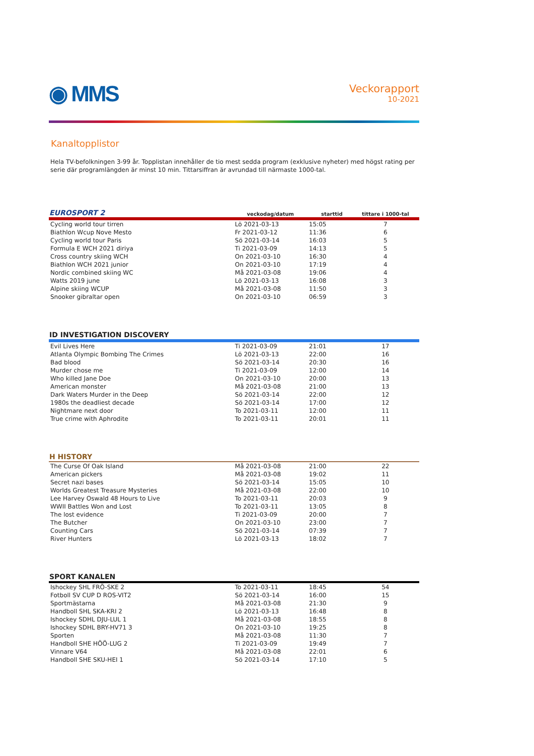◉ MMS
Veckorapport
10-2021
Kanaltopplistor
Hela TV-befolkningen 3-99 år. Topplistan innehåller de tio mest sedda program (exklusive nyheter) med högst rating per serie där programlängden är minst 10 min. Tittarsiffran är avrundad till närmaste 1000-tal.
| EUROSPORT 2 | veckodag/datum | starttid | tittare i 1000-tal | |
| --- | --- | --- | --- | --- |
| Cycling world tour tirren | Lö 2021-03-13 | 15:05 | 7 | |
| Biathlon Wcup Nove Mesto | Fr 2021-03-12 | 11:36 | 6 | |
| Cycling world tour Paris | Sö 2021-03-14 | 16:03 | 5 | |
| Formula E WCH 2021 diriya | Ti 2021-03-09 | 14:13 | 5 | |
| Cross country skiing WCH | On 2021-03-10 | 16:30 | 4 | |
| Biathlon WCH 2021 junior | On 2021-03-10 | 17:19 | 4 | |
| Nordic combined skiing WC | Må 2021-03-08 | 19:06 | 4 | |
| Watts 2019 june | Lö 2021-03-13 | 16:08 | 3 | |
| Alpine skiing WCUP | Må 2021-03-08 | 11:50 | 3 | |
| Snooker gibraltar open | On 2021-03-10 | 06:59 | 3 | |
| ID INVESTIGATION DISCOVERY | | | | |
| Evil Lives Here | Ti 2021-03-09 | 21:01 | 17 | |
| Atlanta Olympic Bombing The Crimes | Lö 2021-03-13 | 22:00 | 16 | |
| Bad blood | Sö 2021-03-14 | 20:30 | 16 | |
| Murder chose me | Ti 2021-03-09 | 12:00 | 14 | |
| Who killed Jane Doe | On 2021-03-10 | 20:00 | 13 | |
| American monster | Må 2021-03-08 | 21:00 | 13 | |
| Dark Waters Murder in the Deep | Sö 2021-03-14 | 22:00 | 12 | |
| 1980s the deadliest decade | Sö 2021-03-14 | 17:00 | 12 | |
| Nightmare next door | To 2021-03-11 | 12:00 | 11 | |
| True crime with Aphrodite | To 2021-03-11 | 20:01 | 11 | |
| H HISTORY | | | | |
| The Curse Of Oak Island | Må 2021-03-08 | 21:00 | 22 | |
| American pickers | Må 2021-03-08 | 19:02 | 11 | |
| Secret nazi bases | Sö 2021-03-14 | 15:05 | 10 | |
| Worlds Greatest Treasure Mysteries | Må 2021-03-08 | 22:00 | 10 | |
| Lee Harvey Oswald 48 Hours to Live | To 2021-03-11 | 20:03 | 9 | |
| WWII Battles Won and Lost | To 2021-03-11 | 13:05 | 8 | |
| The lost evidence | Ti 2021-03-09 | 20:00 | 7 | |
| The Butcher | On 2021-03-10 | 23:00 | 7 | |
| Counting Cars | Sö 2021-03-14 | 07:39 | 7 | |
| River Hunters | Lö 2021-03-13 | 18:02 | 7 | |
| SPORT KANALEN | | | | |
| Ishockey SHL FRÖ-SKE 2 | To 2021-03-11 | 18:45 | 54 | |
| Fotboll SV CUP D ROS-VIT2 | Sö 2021-03-14 | 16:00 | 15 | |
| Sportmästarna | Må 2021-03-08 | 21:30 | 9 | |
| Handboll SHL SKA-KRI 2 | Lö 2021-03-13 | 16:48 | 8 | |
| Ishockey SDHL DJU-LUL 1 | Må 2021-03-08 | 18:55 | 8 | |
| Ishockey SDHL BRY-HV71 3 | On 2021-03-10 | 19:25 | 8 | |
| Sporten | Må 2021-03-08 | 11:30 | 7 | |
| Handboll SHE HÖÖ-LUG 2 | Ti 2021-03-09 | 19:49 | 7 | |
| Vinnare V64 | Må 2021-03-08 | 22:01 | 6 | |
| Handboll SHE SKU-HEI 1 | Sö 2021-03-14 | 17:10 | 5 | |